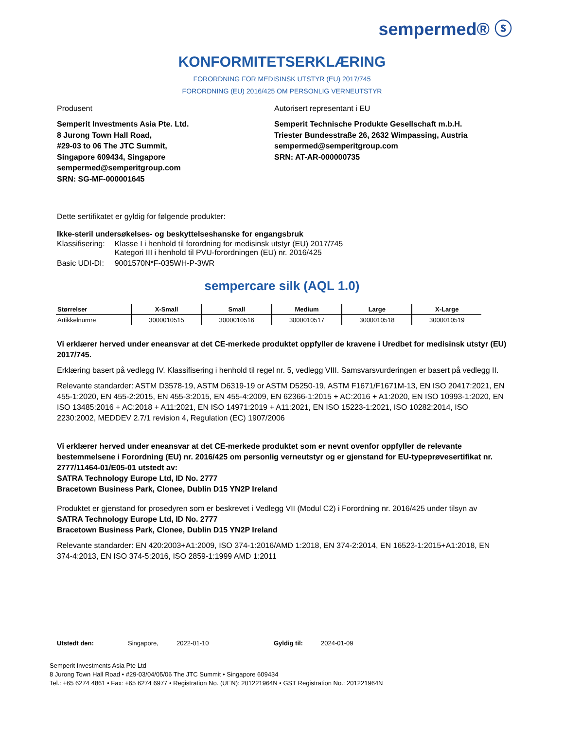sempermed® ⓢ
KONFORMITETSERKLÆRING
FORORDNING FOR MEDISINSK UTSTYR (EU) 2017/745
FORORDNING (EU) 2016/425 OM PERSONLIG VERNEUTSTYR
Produsent
Semperit Investments Asia Pte. Ltd.
8 Jurong Town Hall Road,
#29-03 to 06 The JTC Summit,
Singapore 609434, Singapore
sempermed@semperitgroup.com
SRN: SG-MF-000001645
Autorisert representant i EU
Semperit Technische Produkte Gesellschaft m.b.H.
Triester Bundesstraße 26, 2632 Wimpassing, Austria
sempermed@semperitgroup.com
SRN: AT-AR-000000735
Dette sertifikatet er gyldig for følgende produkter:
Ikke-steril undersøkelses- og beskyttelseshanske for engangsbruk
| Klassifisering: | Klasse I i henhold til forordning for medisinsk utstyr (EU) 2017/745 Kategori III i henhold til PVU-forordningen (EU) nr. 2016/425 |
| Basic UDI-DI: | 9001570N*F-035WH-P-3WR |
sempercare silk (AQL 1.0)
| Størrelser | X-Small | Small | Medium | Large | X-Large |
| --- | --- | --- | --- | --- | --- |
| Artikkelnumre | 3000010515 | 3000010516 | 3000010517 | 3000010518 | 3000010519 |
Vi erklærer herved under eneansvar at det CE-merkede produktet oppfyller de kravene i Uredbet for medisinsk utstyr (EU) 2017/745.
Erklæring basert på vedlegg IV. Klassifisering i henhold til regel nr. 5, vedlegg VIII. Samsvarsvurderingen er basert på vedlegg II.
Relevante standarder: ASTM D3578-19, ASTM D6319-19 or ASTM D5250-19, ASTM F1671/F1671M-13, EN ISO 20417:2021, EN 455-1:2020, EN 455-2:2015, EN 455-3:2015, EN 455-4:2009, EN 62366-1:2015 + AC:2016 + A1:2020, EN ISO 10993-1:2020, EN ISO 13485:2016 + AC:2018 + A11:2021, EN ISO 14971:2019 + A11:2021, EN ISO 15223-1:2021, ISO 10282:2014, ISO 2230:2002, MEDDEV 2.7/1 revision 4, Regulation (EC) 1907/2006
Vi erklærer herved under eneansvar at det CE-merkede produktet som er nevnt ovenfor oppfyller de relevante bestemmelsene i Forordning (EU) nr. 2016/425 om personlig verneutstyr og er gjenstand for EU-typeprøvesertifikat nr. 2777/11464-01/E05-01 utstedt av:
SATRA Technology Europe Ltd, ID No. 2777
Bracetown Business Park, Clonee, Dublin D15 YN2P Ireland
Produktet er gjenstand for prosedyren som er beskrevet i Vedlegg VII (Modul C2) i Forordning nr. 2016/425 under tilsyn av
SATRA Technology Europe Ltd, ID No. 2777
Bracetown Business Park, Clonee, Dublin D15 YN2P Ireland
Relevante standarder: EN 420:2003+A1:2009, ISO 374-1:2016/AMD 1:2018, EN 374-2:2014, EN 16523-1:2015+A1:2018, EN 374-4:2013, EN ISO 374-5:2016, ISO 2859-1:1999 AMD 1:2011
Utstedt den: Singapore, 2022-01-10 Gyldig til: 2024-01-09
Semperit Investments Asia Pte Ltd
8 Jurong Town Hall Road • #29-03/04/05/06 The JTC Summit • Singapore 609434
Tel.: +65 6274 4861 • Fax: +65 6274 6977 • Registration No. (UEN): 201221964N • GST Registration No.: 201221964N